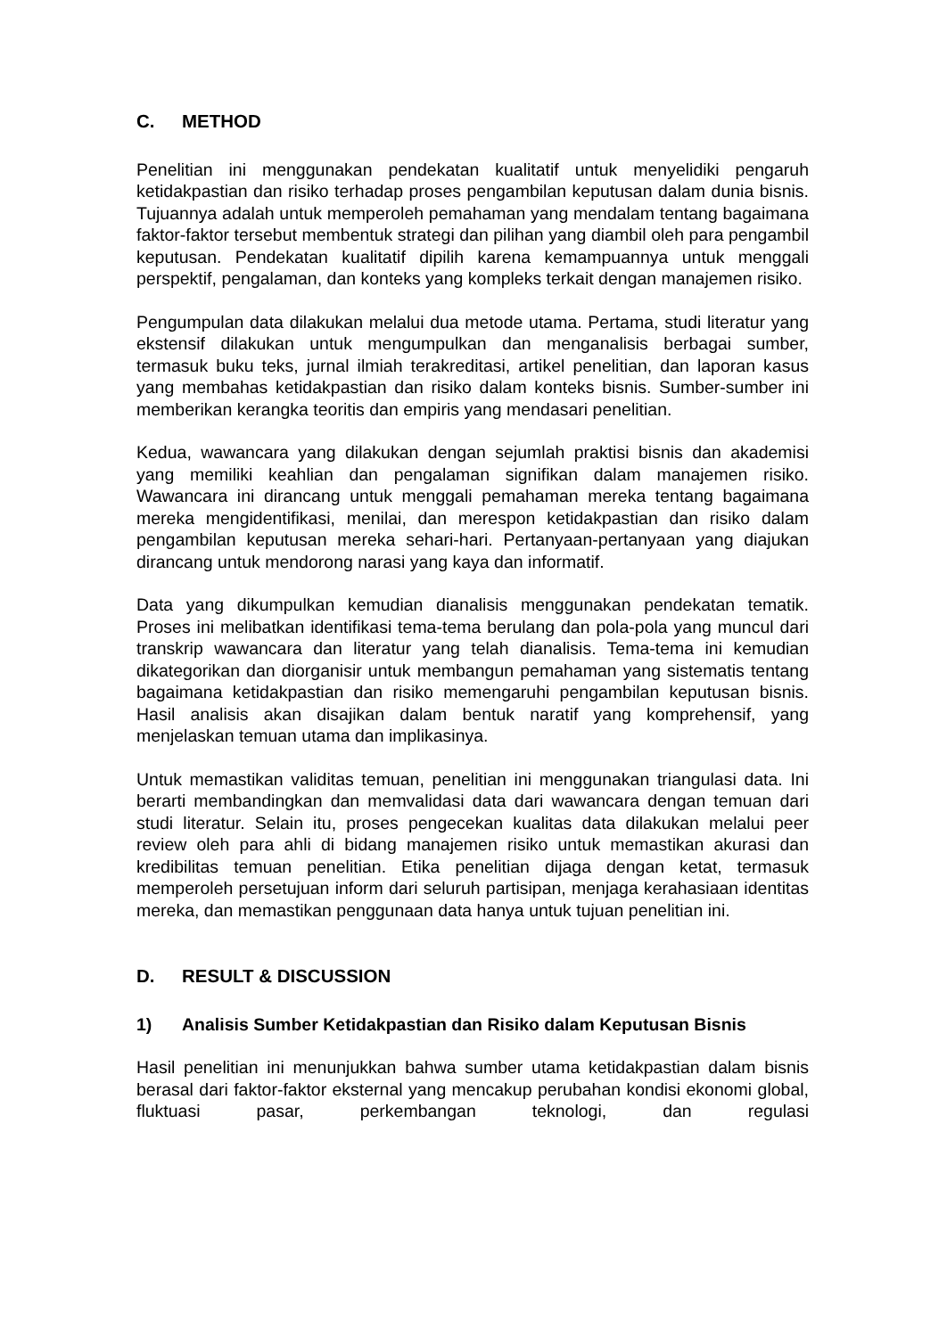C. METHOD
Penelitian ini menggunakan pendekatan kualitatif untuk menyelidiki pengaruh ketidakpastian dan risiko terhadap proses pengambilan keputusan dalam dunia bisnis. Tujuannya adalah untuk memperoleh pemahaman yang mendalam tentang bagaimana faktor-faktor tersebut membentuk strategi dan pilihan yang diambil oleh para pengambil keputusan. Pendekatan kualitatif dipilih karena kemampuannya untuk menggali perspektif, pengalaman, dan konteks yang kompleks terkait dengan manajemen risiko.
Pengumpulan data dilakukan melalui dua metode utama. Pertama, studi literatur yang ekstensif dilakukan untuk mengumpulkan dan menganalisis berbagai sumber, termasuk buku teks, jurnal ilmiah terakreditasi, artikel penelitian, dan laporan kasus yang membahas ketidakpastian dan risiko dalam konteks bisnis. Sumber-sumber ini memberikan kerangka teoritis dan empiris yang mendasari penelitian.
Kedua, wawancara yang dilakukan dengan sejumlah praktisi bisnis dan akademisi yang memiliki keahlian dan pengalaman signifikan dalam manajemen risiko. Wawancara ini dirancang untuk menggali pemahaman mereka tentang bagaimana mereka mengidentifikasi, menilai, dan merespon ketidakpastian dan risiko dalam pengambilan keputusan mereka sehari-hari. Pertanyaan-pertanyaan yang diajukan dirancang untuk mendorong narasi yang kaya dan informatif.
Data yang dikumpulkan kemudian dianalisis menggunakan pendekatan tematik. Proses ini melibatkan identifikasi tema-tema berulang dan pola-pola yang muncul dari transkrip wawancara dan literatur yang telah dianalisis. Tema-tema ini kemudian dikategorikan dan diorganisir untuk membangun pemahaman yang sistematis tentang bagaimana ketidakpastian dan risiko memengaruhi pengambilan keputusan bisnis. Hasil analisis akan disajikan dalam bentuk naratif yang komprehensif, yang menjelaskan temuan utama dan implikasinya.
Untuk memastikan validitas temuan, penelitian ini menggunakan triangulasi data. Ini berarti membandingkan dan memvalidasi data dari wawancara dengan temuan dari studi literatur. Selain itu, proses pengecekan kualitas data dilakukan melalui peer review oleh para ahli di bidang manajemen risiko untuk memastikan akurasi dan kredibilitas temuan penelitian. Etika penelitian dijaga dengan ketat, termasuk memperoleh persetujuan inform dari seluruh partisipan, menjaga kerahasiaan identitas mereka, dan memastikan penggunaan data hanya untuk tujuan penelitian ini.
D. RESULT & DISCUSSION
1) Analisis Sumber Ketidakpastian dan Risiko dalam Keputusan Bisnis
Hasil penelitian ini menunjukkan bahwa sumber utama ketidakpastian dalam bisnis berasal dari faktor-faktor eksternal yang mencakup perubahan kondisi ekonomi global, fluktuasi pasar, perkembangan teknologi, dan regulasi